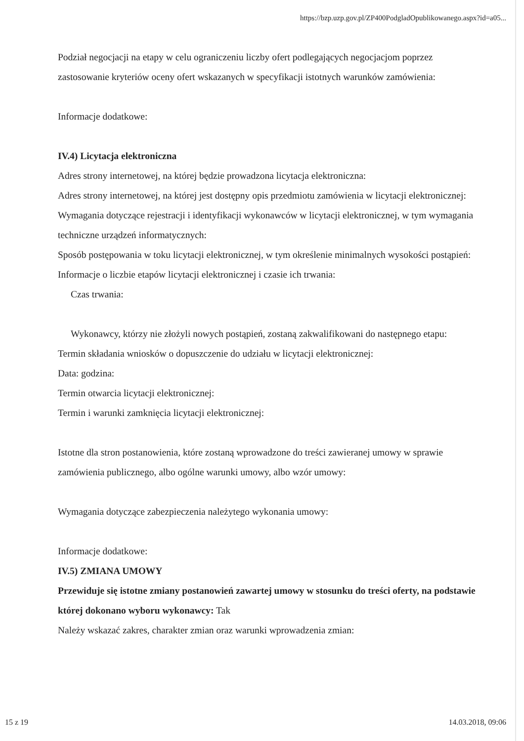https://bzp.uzp.gov.pl/ZP400PodgladOpublikowanego.aspx?id=a05...
Podział negocjacji na etapy w celu ograniczeniu liczby ofert podlegających negocjacjom poprzez zastosowanie kryteriów oceny ofert wskazanych w specyfikacji istotnych warunków zamówienia:
Informacje dodatkowe:
IV.4) Licytacja elektroniczna
Adres strony internetowej, na której będzie prowadzona licytacja elektroniczna:
Adres strony internetowej, na której jest dostępny opis przedmiotu zamówienia w licytacji elektronicznej:
Wymagania dotyczące rejestracji i identyfikacji wykonawców w licytacji elektronicznej, w tym wymagania techniczne urządzeń informatycznych:
Sposób postępowania w toku licytacji elektronicznej, w tym określenie minimalnych wysokości postąpień:
Informacje o liczbie etapów licytacji elektronicznej i czasie ich trwania:
Czas trwania:
Wykonawcy, którzy nie złożyli nowych postąpień, zostaną zakwalifikowani do następnego etapu:
Termin składania wniosków o dopuszczenie do udziału w licytacji elektronicznej:
Data: godzina:
Termin otwarcia licytacji elektronicznej:
Termin i warunki zamknięcia licytacji elektronicznej:
Istotne dla stron postanowienia, które zostaną wprowadzone do treści zawieranej umowy w sprawie zamówienia publicznego, albo ogólne warunki umowy, albo wzór umowy:
Wymagania dotyczące zabezpieczenia należytego wykonania umowy:
Informacje dodatkowe:
IV.5) ZMIANA UMOWY
Przewiduje się istotne zmiany postanowień zawartej umowy w stosunku do treści oferty, na podstawie której dokonano wyboru wykonawcy: Tak
Należy wskazać zakres, charakter zmian oraz warunki wprowadzenia zmian:
15 z 19 14.03.2018, 09:06